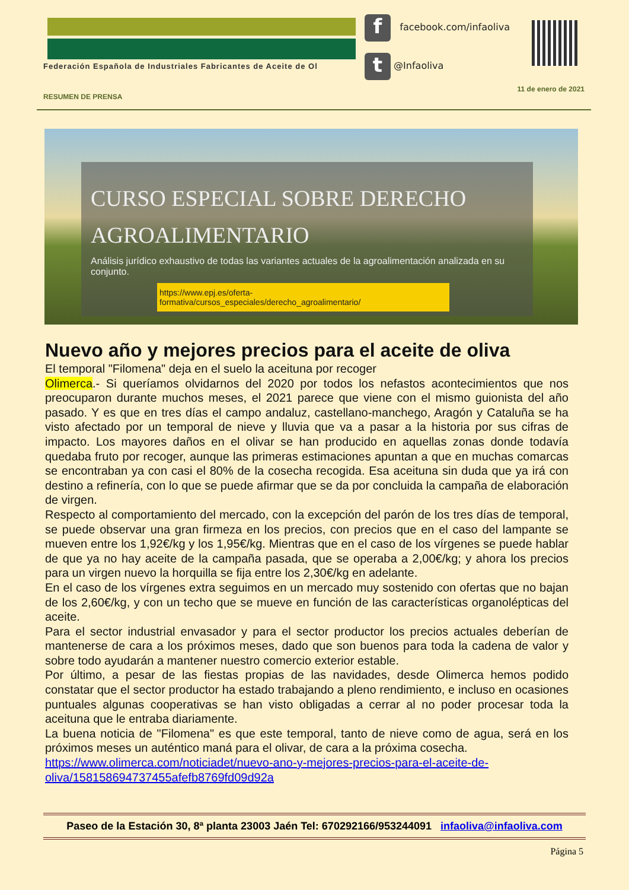Federación Española de Industriales Fabricantes de Aceite de Ol
f facebook.com/infaoliva
t @Infaoliva
11 de enero de 2021
RESUMEN DE PRENSA
CURSO ESPECIAL SOBRE DERECHO
AGROALIMENTARIO
Análisis jurídico exhaustivo de todas las variantes actuales de la agroalimentación analizada en su conjunto.
https://www.epj.es/oferta-formativa/cursos_especiales/derecho_agroalimentario/
Nuevo año y mejores precios para el aceite de oliva
El temporal "Filomena" deja en el suelo la aceituna por recoger
Olimerca.- Si queríamos olvidarnos del 2020 por todos los nefastos acontecimientos que nos preocuparon durante muchos meses, el 2021 parece que viene con el mismo guionista del año pasado. Y es que en tres días el campo andaluz, castellano-manchego, Aragón y Cataluña se ha visto afectado por un temporal de nieve y lluvia que va a pasar a la historia por sus cifras de impacto. Los mayores daños en el olivar se han producido en aquellas zonas donde todavía quedaba fruto por recoger, aunque las primeras estimaciones apuntan a que en muchas comarcas se encontraban ya con casi el 80% de la cosecha recogida. Esa aceituna sin duda que ya irá con destino a refinería, con lo que se puede afirmar que se da por concluida la campaña de elaboración de virgen.
Respecto al comportamiento del mercado, con la excepción del parón de los tres días de temporal, se puede observar una gran firmeza en los precios, con precios que en el caso del lampante se mueven entre los 1,92€/kg y los 1,95€/kg. Mientras que en el caso de los vírgenes se puede hablar de que ya no hay aceite de la campaña pasada, que se operaba a 2,00€/kg; y ahora los precios para un virgen nuevo la horquilla se fija entre los 2,30€/kg en adelante.
En el caso de los vírgenes extra seguimos en un mercado muy sostenido con ofertas que no bajan de los 2,60€/kg, y con un techo que se mueve en función de las características organolépticas del aceite.
Para el sector industrial envasador y para el sector productor los precios actuales deberían de mantenerse de cara a los próximos meses, dado que son buenos para toda la cadena de valor y sobre todo ayudarán a mantener nuestro comercio exterior estable.
Por último, a pesar de las fiestas propias de las navidades, desde Olimerca hemos podido constatar que el sector productor ha estado trabajando a pleno rendimiento, e incluso en ocasiones puntuales algunas cooperativas se han visto obligadas a cerrar al no poder procesar toda la aceituna que le entraba diariamente.
La buena noticia de "Filomena" es que este temporal, tanto de nieve como de agua, será en los próximos meses un auténtico maná para el olivar, de cara a la próxima cosecha.
https://www.olimerca.com/noticiadet/nuevo-ano-y-mejores-precios-para-el-aceite-de-oliva/158158694737455afefb8769fd09d92a
Paseo de la Estación 30, 8ª planta 23003 Jaén Tel: 670292166/953244091 infaoliva@infaoliva.com
Página 5